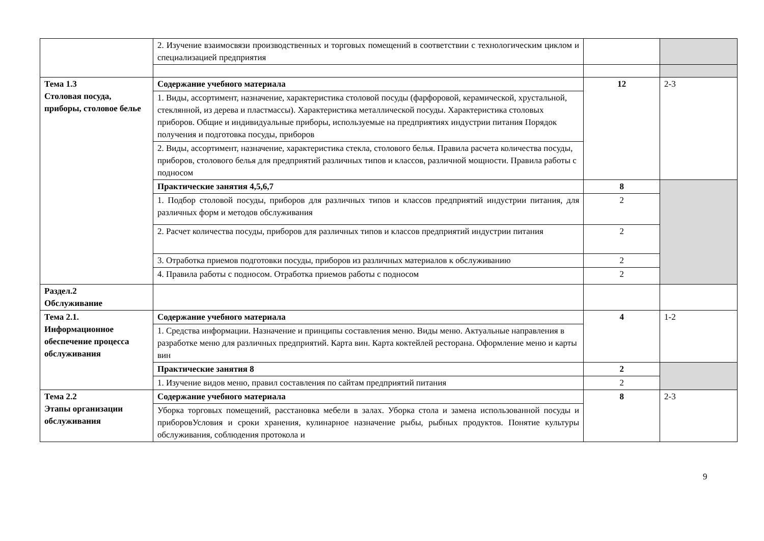| | 2. Изучение взаимосвязи производственных и торговых помещений в соответствии с технологическим циклом и специализацией предприятия | | |
| Тема 1.3 Столовая посуда, приборы, столовое белье | Содержание учебного материала | 12 | 2-3 |
| | 1. Виды, ассортимент, назначение, характеристика столовой посуды (фарфоровой, керамической, хрустальной, стеклянной, из дерева и пластмассы). Характеристика металлической посуды. Характеристика столовых приборов. Общие и индивидуальные приборы, используемые на предприятиях индустрии питания Порядок получения и подготовка посуды, приборов | | |
| | 2. Виды, ассортимент, назначение, характеристика стекла, столового белья. Правила расчета количества посуды, приборов, столового белья для предприятий различных типов и классов, различной мощности. Правила работы с подносом | | |
| | Практические занятия 4,5,6,7 | 8 | |
| | 1. Подбор столовой посуды, приборов для различных типов и классов предприятий индустрии питания, для различных форм и методов обслуживания | 2 | |
| | 2. Расчет количества посуды, приборов для различных типов и классов предприятий индустрии питания | 2 | |
| | 3. Отработка приемов подготовки посуды, приборов из различных материалов к обслуживанию | 2 | |
| | 4. Правила работы с подносом. Отработка приемов работы с подносом | 2 | |
| Раздел.2 Обслуживание | | | |
| Тема 2.1. Информационное обеспечение процесса обслуживания | Содержание учебного материала | 4 | 1-2 |
| | 1. Средства информации. Назначение и принципы составления меню. Виды меню. Актуальные направления в разработке меню для различных предприятий. Карта вин. Карта коктейлей ресторана. Оформление меню и карты вин | | |
| | Практические занятия 8 | 2 | |
| | 1. Изучение видов меню, правил составления по сайтам предприятий питания | 2 | |
| Тема 2.2 Этапы организации обслуживания | Содержание учебного материала | 8 | 2-3 |
| | Уборка торговых помещений, расстановка мебели в залах. Уборка стола и замена использованной посуды и приборовУсловия и сроки хранения, кулинарное назначение рыбы, рыбных продуктов. Понятие культуры обслуживания, соблюдения протокола и | | |
9